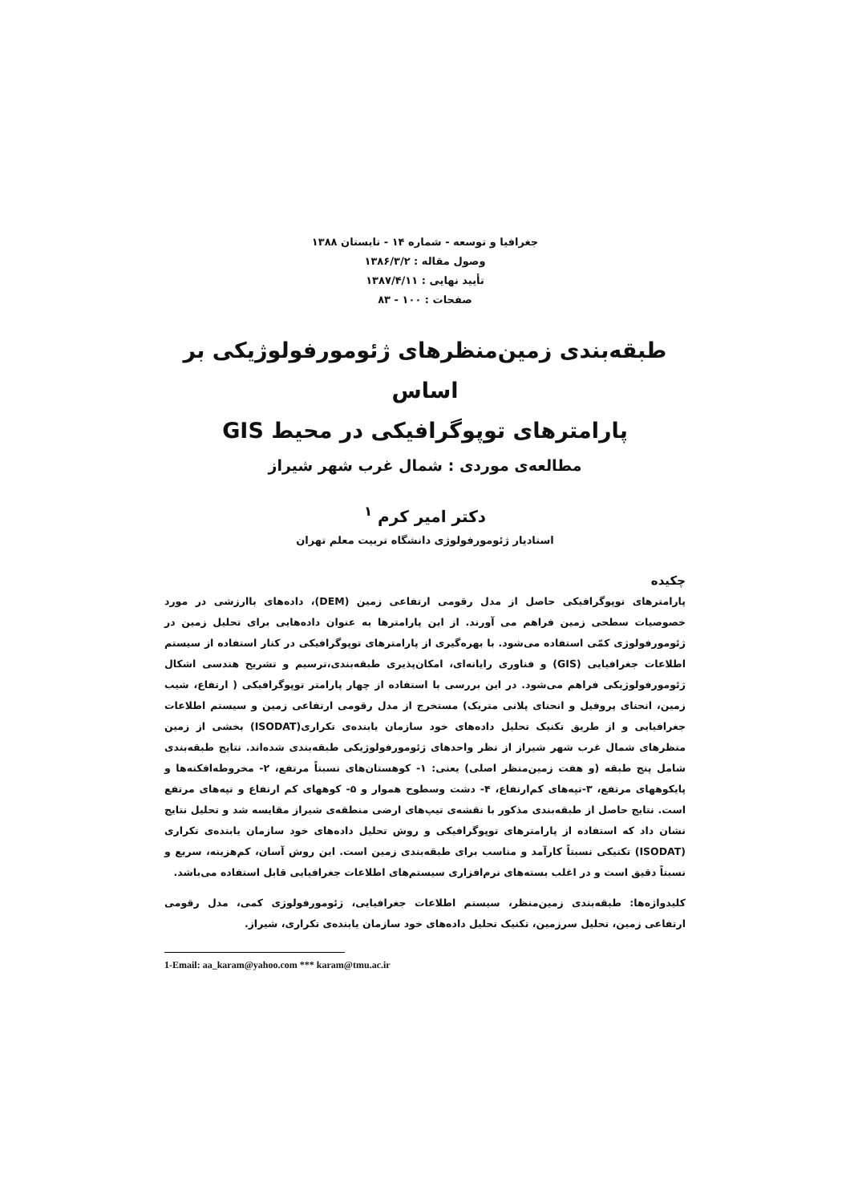جغرافیا و توسعه - شماره ۱۴ - تابستان ۱۳۸۸
وصول مقاله : ۱۳۸۶/۳/۲
تأیید نهایی : ۱۳۸۷/۴/۱۱
صفحات : ۱۰۰ - ۸۳
طبقه‌بندی زمین‌منظرهای ژئومورفولوژیکی بر اساس
پارامترهای توپوگرافیکی در محیط GIS
مطالعه‌ی موردی : شمال غرب شهر شیراز
دکتر امیر کرم <sup>۱</sup>
استادیار ژئومورفولوژی دانشگاه تربیت معلم تهران
چکیده
پارامترهای توپوگرافیکی حاصل از مدل رقومی ارتفاعی زمین (DEM)، داده‌های باارزشی در مورد خصوصیات سطحی زمین فراهم می آورند. از این پارامترها به عنوان داده‌هایی برای تحلیل زمین در ژئومورفولوژی کمّی استفاده می‌شود. با بهره‌گیری از پارامترهای توپوگرافیکی در کنار استفاده از سیستم اطلاعات جغرافیایی (GIS) و فناوری رایانه‌ای، امکان‌پذیری طبقه‌بندی،ترسیم و تشریح هندسی اشکال ژئومورفولوژیکی فراهم می‌شود. در این بررسی با استفاده از چهار پارامتر توپوگرافیکی ( ارتفاع، شیب زمین، انحنای پروفیل و انحنای پلانی متریک) مستخرج از مدل رقومی ارتفاعی زمین و سیستم اطلاعات جغرافیایی و از طریق تکنیک تحلیل داده‌های خود سازمان یابنده‌ی تکراری(ISODAT) بخشی از زمین منظرهای شمال غرب شهر شیراز از نظر واحدهای ژئومورفولوژیکی طبقه‌بندی شده‌اند. نتایج طبقه‌بندی شامل پنج طبقه (و هفت زمین‌منظر اصلی) یعنی: ۱- کوهستان‌های نسبتاً مرتفع، ۲- مخروطه‌افکنه‌ها و پایکوهها‌ی مرتفع، ۳-تپه‌های کم‌ارتفاع، ۴- دشت وسطوح هموار و ۵- کوههای کم ارتفاع و تپه‌های مرتفع است. نتایج حاصل از طبقه‌بندی مذکور با نقشه‌ی تیپ‌های ارضی منطقه‌ی شیراز مقایسه شد و تحلیل نتایج نشان داد که استفاده از پارامترهای توپوگرافیکی و روش تحلیل داده‌های خود سازمان یابنده‌ی تکراری (ISODAT) تکنیکی نسبتاً کارآمد و مناسب برای طبقه‌بندی زمین است. این روش آسان، کم‌هزینه، سریع و نسبتاً دقیق است و در اغلب بسته‌های نرم‌افزاری سیستم‌های اطلاعات جغرافیایی قابل استفاده می‌باشد.
کلیدواژه‌ها: طبقه‌بندی زمین‌منظر، سیستم اطلاعات جغرافیایی، ژئومورفولوژی کمی، مدل رقومی ارتفاعی زمین، تحلیل سرزمین، تکنیک تحلیل داده‌های خود سازمان یابنده‌ی تکراری، شیراز.
1-Email: aa_karam@yahoo.com *** karam@tmu.ac.ir